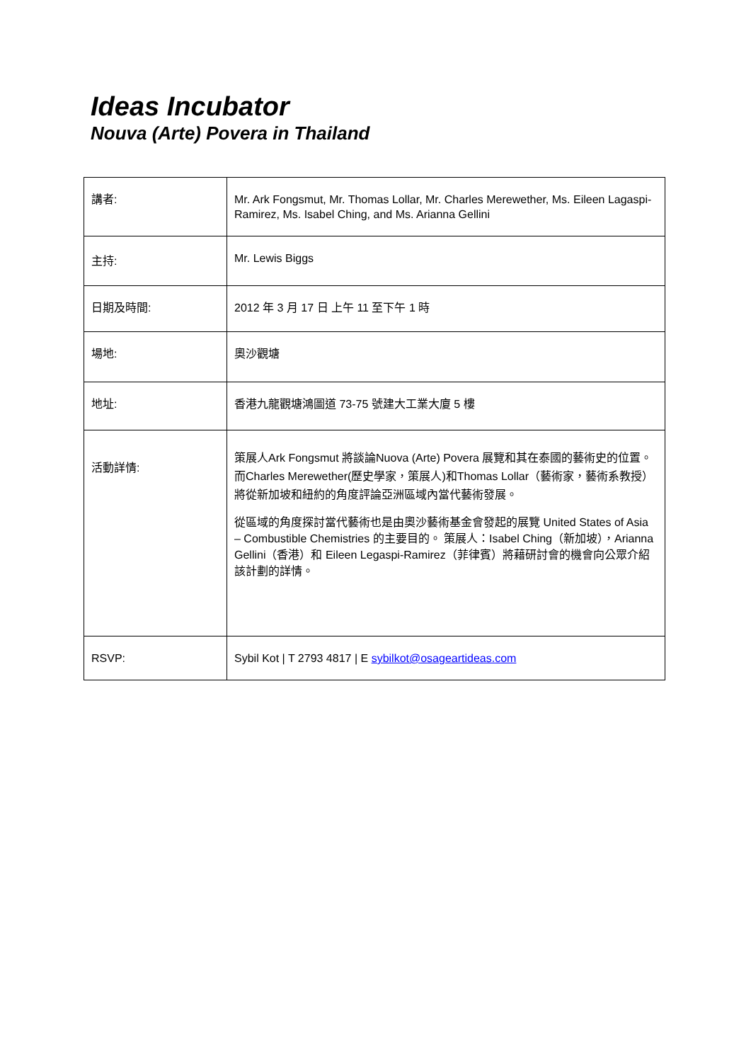Ideas Incubator
Nouva (Arte) Povera in Thailand
| 講者: | Mr. Ark Fongsmut, Mr. Thomas Lollar, Mr. Charles Merewether, Ms. Eileen Lagaspi-Ramirez, Ms. Isabel Ching, and Ms. Arianna Gellini |
| 主持: | Mr. Lewis Biggs |
| 日期及時間: | 2012 年 3 月 17 日 上午 11 至下午 1 時 |
| 場地: | 奧沙觀塘 |
| 地址: | 香港九龍觀塘鴻圖道 73-75 號建大工業大廈 5 樓 |
| 活動詳情: | 策展人Ark Fongsmut 將談論Nuova (Arte) Povera 展覽和其在泰國的藝術史的位置。 而Charles Merewether(歷史學家，策展人)和Thomas Lollar（藝術家，藝術系教授）將從新加坡和紐約的角度評論亞洲區域內當代藝術發展。 從區域的角度探討當代藝術也是由奧沙藝術基金會發起的展覽 United States of Asia – Combustible Chemistries 的主要目的。 策展人：Isabel Ching（新加坡），Arianna Gellini（香港）和 Eileen Legaspi-Ramirez（菲律賓）將藉研討會的機會向公眾介紹該計劃的詳情。 |
| RSVP: | Sybil Kot / T 2793 4817 / E sybilkot@osageartideas.com |